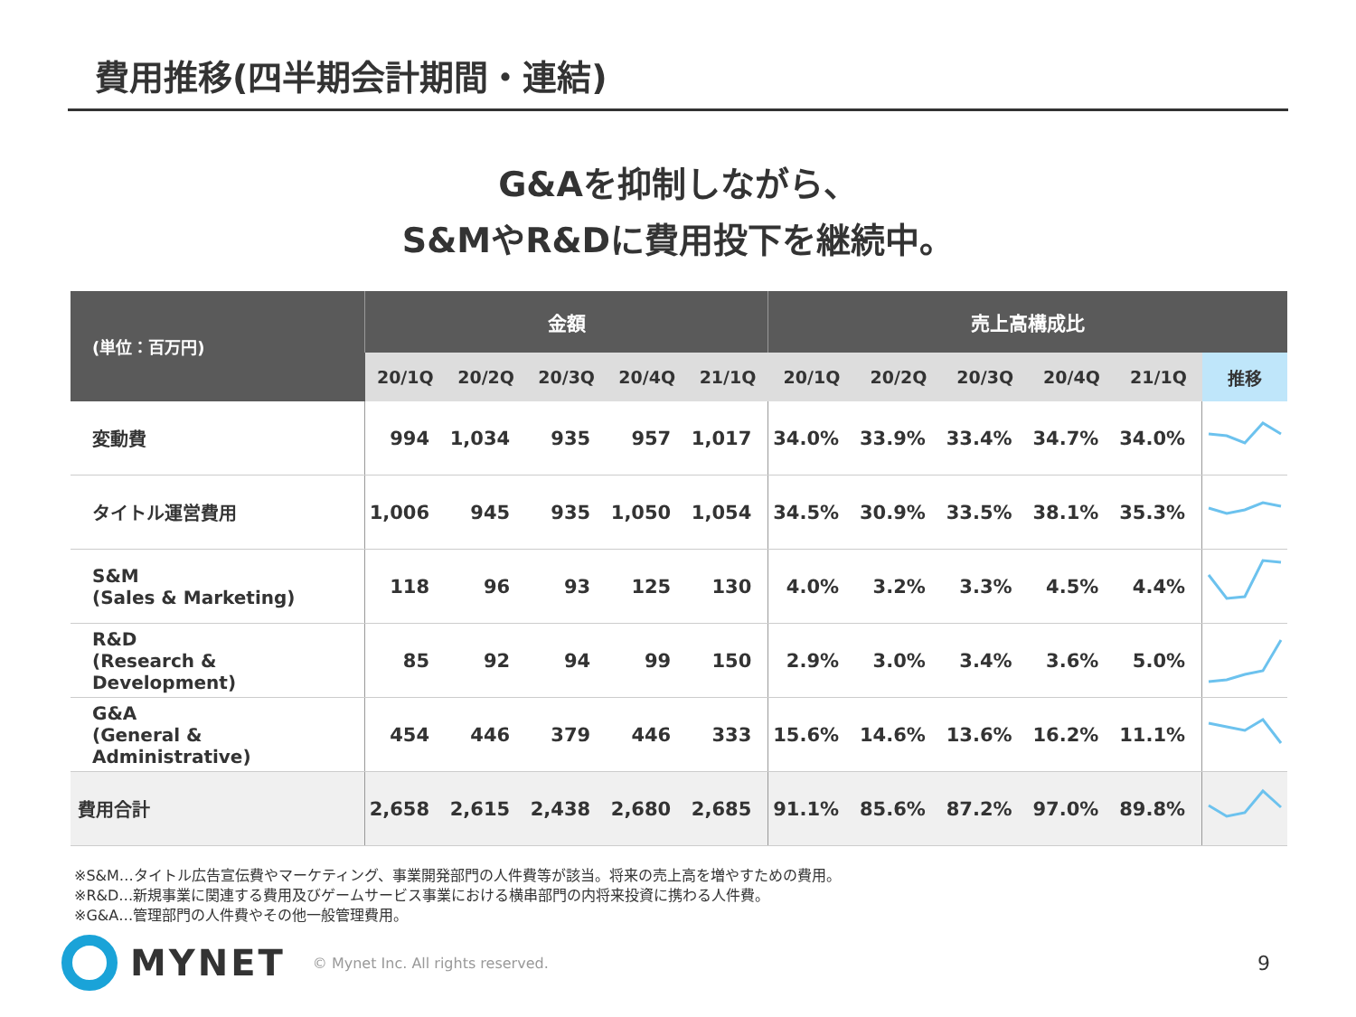費用推移(四半期会計期間・連結)
G&Aを抑制しながら、
S&MやR&Dに費用投下を継続中。
| (単位：百万円) | 金額 | | | | | 売上高構成比 | | | | | |
| --- | --- | --- | --- | --- | --- | --- | --- | --- | --- | --- | --- |
| | 20/1Q | 20/2Q | 20/3Q | 20/4Q | 21/1Q | 20/1Q | 20/2Q | 20/3Q | 20/4Q | 21/1Q | 推移 |
| 変動費 | 994 | 1,034 | 935 | 957 | 1,017 | 34.0% | 33.9% | 33.4% | 34.7% | 34.0% | |
| タイトル運営費用 | 1,006 | 945 | 935 | 1,050 | 1,054 | 34.5% | 30.9% | 33.5% | 38.1% | 35.3% | |
| S&M (Sales & Marketing) | 118 | 96 | 93 | 125 | 130 | 4.0% | 3.2% | 3.3% | 4.5% | 4.4% | |
| R&D (Research & Development) | 85 | 92 | 94 | 99 | 150 | 2.9% | 3.0% | 3.4% | 3.6% | 5.0% | |
| G&A (General & Administrative) | 454 | 446 | 379 | 446 | 333 | 15.6% | 14.6% | 13.6% | 16.2% | 11.1% | |
| 費用合計 | 2,658 | 2,615 | 2,438 | 2,680 | 2,685 | 91.1% | 85.6% | 87.2% | 97.0% | 89.8% | |
※S&M…タイトル広告宣伝費やマーケティング、事業開発部門の人件費等が該当。将来の売上高を増やすための費用。
※R&D…新規事業に関連する費用及びゲームサービス事業における横串部門の内将来投資に携わる人件費。
※G&A…管理部門の人件費やその他一般管理費用。
MYNET © Mynet Inc. All rights reserved. 9